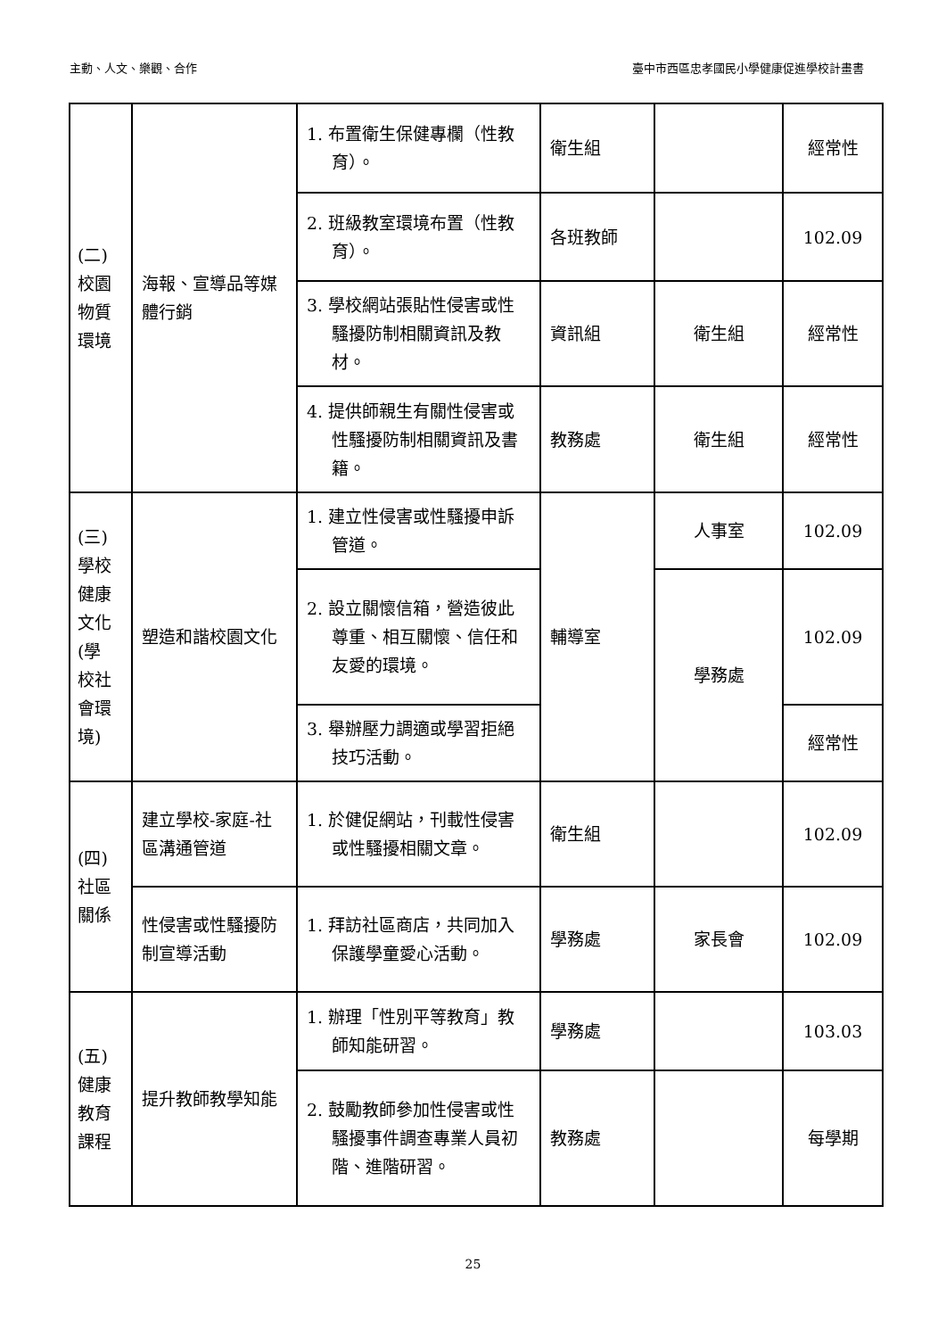主動、人文、樂觀、合作 臺中市西區忠孝國民小學健康促進學校計畫書
| (二) 校園 物質 環境 | 海報、宣導品等媒體行銷 | 1. 布置衛生保健專欄（性教育）。 | 衛生組 | | 經常性 |
| | | 2. 班級教室環境布置（性教育）。 | 各班教師 | | 102.09 |
| | | 3. 學校網站張貼性侵害或性騷擾防制相關資訊及教材。 | 資訊組 | 衛生組 | 經常性 |
| | | 4. 提供師親生有關性侵害或性騷擾防制相關資訊及書籍。 | 教務處 | 衛生組 | 經常性 |
| (三) 學校 健康 文化 (學 校社 會環 境) | 塑造和諧校園文化 | 1. 建立性侵害或性騷擾申訴管道。 | 輔導室 | 人事室 | 102.09 |
| | | 2. 設立關懷信箱，營造彼此尊重、相互關懷、信任和友愛的環境。 | | 學務處 | 102.09 |
| | | 3. 舉辦壓力調適或學習拒絕技巧活動。 | | | 經常性 |
| (四) 社區 關係 | 建立學校-家庭-社區溝通管道 | 1. 於健促網站，刊載性侵害或性騷擾相關文章。 | 衛生組 | | 102.09 |
| | 性侵害或性騷擾防制宣導活動 | 1. 拜訪社區商店，共同加入保護學童愛心活動。 | 學務處 | 家長會 | 102.09 |
| (五) 健康 教育 課程 | 提升教師教學知能 | 1. 辦理「性別平等教育」教師知能研習。 | 學務處 | | 103.03 |
| | | 2. 鼓勵教師參加性侵害或性騷擾事件調查專業人員初階、進階研習。 | 教務處 | | 每學期 |
25